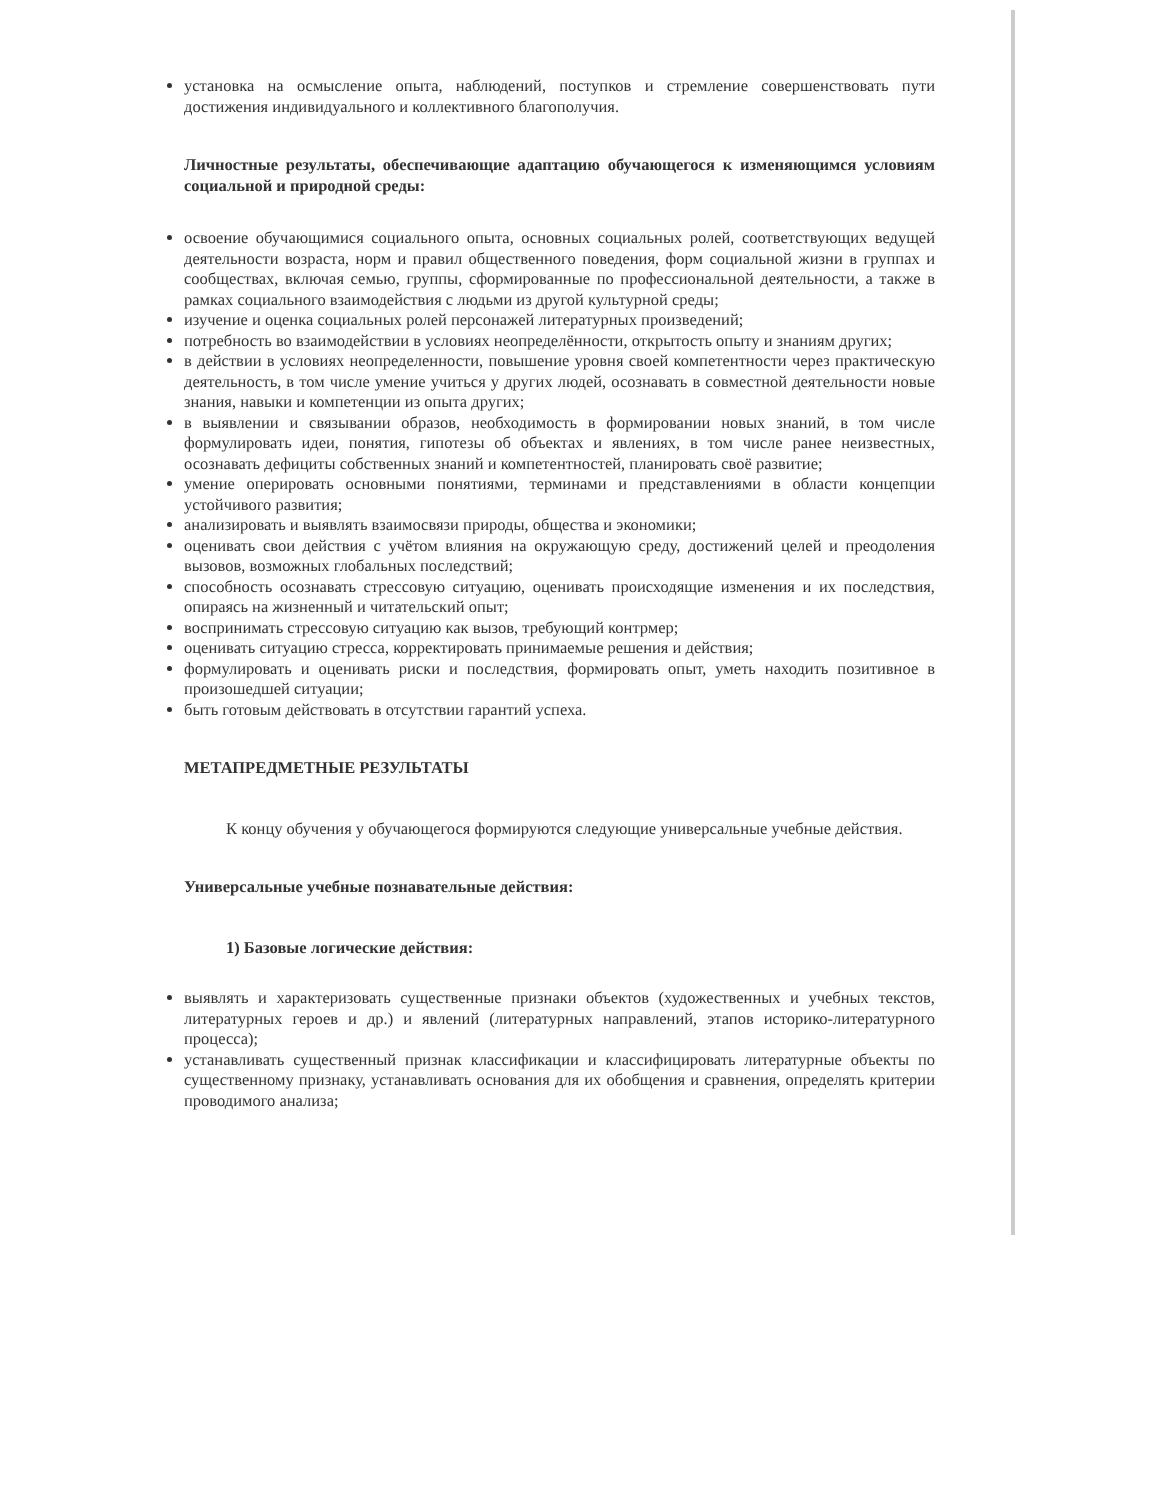установка на осмысление опыта, наблюдений, поступков и стремление совершенствовать пути достижения индивидуального и коллективного благополучия.
Личностные результаты, обеспечивающие адаптацию обучающегося к изменяющимся условиям социальной и природной среды:
освоение обучающимися социального опыта, основных социальных ролей, соответствующих ведущей деятельности возраста, норм и правил общественного поведения, форм социальной жизни в группах и сообществах, включая семью, группы, сформированные по профессиональной деятельности, а также в рамках социального взаимодействия с людьми из другой культурной среды;
изучение и оценка социальных ролей персонажей литературных произведений;
потребность во взаимодействии в условиях неопределённости, открытость опыту и знаниям других;
в действии в условиях неопределенности, повышение уровня своей компетентности через практическую деятельность, в том числе умение учиться у других людей, осознавать в совместной деятельности новые знания, навыки и компетенции из опыта других;
в выявлении и связывании образов, необходимость в формировании новых знаний, в том числе формулировать идеи, понятия, гипотезы об объектах и явлениях, в том числе ранее неизвестных, осознавать дефициты собственных знаний и компетентностей, планировать своё развитие;
умение оперировать основными понятиями, терминами и представлениями в области концепции устойчивого развития;
анализировать и выявлять взаимосвязи природы, общества и экономики;
оценивать свои действия с учётом влияния на окружающую среду, достижений целей и преодоления вызовов, возможных глобальных последствий;
способность осознавать стрессовую ситуацию, оценивать происходящие изменения и их последствия, опираясь на жизненный и читательский опыт;
воспринимать стрессовую ситуацию как вызов, требующий контрмер;
оценивать ситуацию стресса, корректировать принимаемые решения и действия;
формулировать и оценивать риски и последствия, формировать опыт, уметь находить позитивное в произошедшей ситуации;
быть готовым действовать в отсутствии гарантий успеха.
МЕТАПРЕДМЕТНЫЕ РЕЗУЛЬТАТЫ
К концу обучения у обучающегося формируются следующие универсальные учебные действия.
Универсальные учебные познавательные действия:
1) Базовые логические действия:
выявлять и характеризовать существенные признаки объектов (художественных и учебных текстов, литературных героев и др.) и явлений (литературных направлений, этапов историко-литературного процесса);
устанавливать существенный признак классификации и классифицировать литературные объекты по существенному признаку, устанавливать основания для их обобщения и сравнения, определять критерии проводимого анализа;